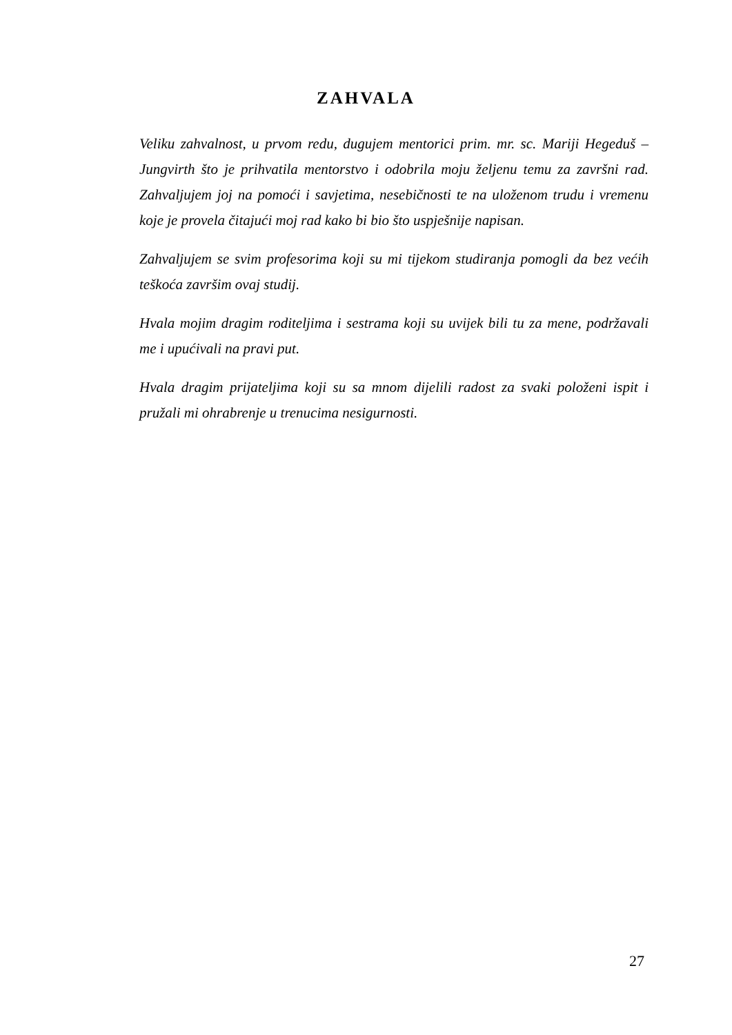ZAHVALA
Veliku zahvalnost, u prvom redu, dugujem mentorici prim. mr. sc. Mariji Hegeduš – Jungvirth što je prihvatila mentorstvo i odobrila moju željenu temu za završni rad. Zahvaljujem joj na pomoći i savjetima, nesebičnosti te na uloženom trudu i vremenu koje je provela čitajući moj rad kako bi bio što uspješnije napisan.
Zahvaljujem se svim profesorima koji su mi tijekom studiranja pomogli da bez većih teškoća završim ovaj studij.
Hvala mojim dragim roditeljima i sestrama koji su uvijek bili tu za mene, podržavali me i upućivali na pravi put.
Hvala dragim prijateljima koji su sa mnom dijelili radost za svaki položeni ispit i pružali mi ohrabrenje u trenucima nesigurnosti.
27